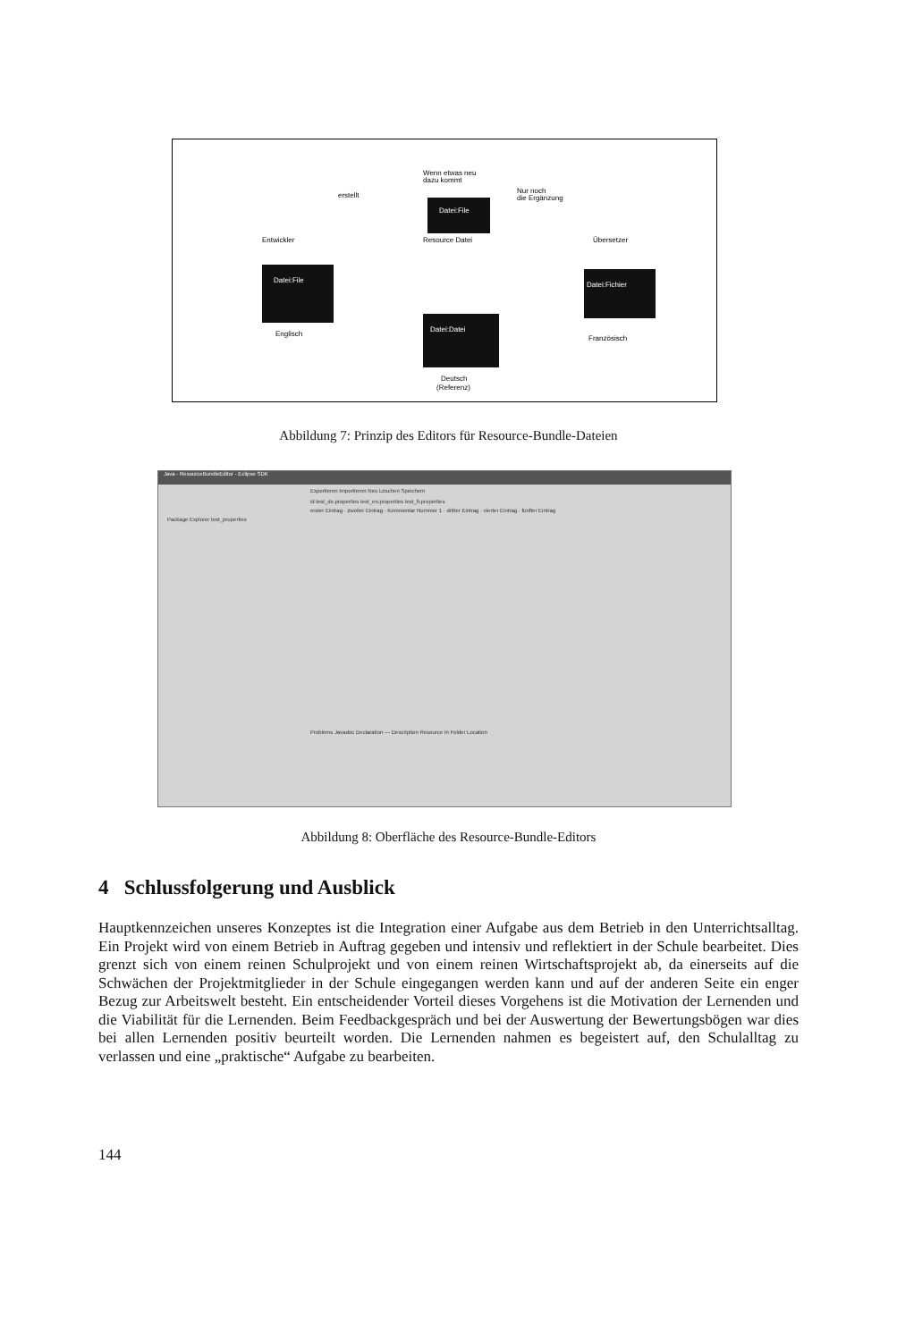Wenn etwas neu
dazu kommt
erstellt
Nur noch
die Ergänzung
Datei:File
Entwickler
Resource Datei
Übersetzer
Datei:File
Datei:Fichier
Datei:Datei
Englisch
Französisch
Deutsch
(Referenz)
Abbildung 7: Prinzip des Editors für Resource-Bundle-Dateien
Java - ResourceBundleEditor - Eclipse SDK
Exportieren Importieren Neu Löschen Speichern
id test_de.properties test_en.properties test_fr.properties
erster Eintrag · zweiter Eintrag · Kommentar Nummer 1 · dritter Eintrag · vierter Eintrag · fünfter Eintrag
Package Explorer test_properties
Problems Javadoc Declaration — Description Resource In Folder Location
Abbildung 8: Oberfläche des Resource-Bundle-Editors
4 Schlussfolgerung und Ausblick
Hauptkennzeichen unseres Konzeptes ist die Integration einer Aufgabe aus dem Betrieb in den Unterrichtsalltag. Ein Projekt wird von einem Betrieb in Auftrag gegeben und intensiv und reflektiert in der Schule bearbeitet. Dies grenzt sich von einem reinen Schulprojekt und von einem reinen Wirtschaftsprojekt ab, da einerseits auf die Schwächen der Projektmitglieder in der Schule eingegangen werden kann und auf der anderen Seite ein enger Bezug zur Arbeitswelt besteht. Ein entscheidender Vorteil dieses Vorgehens ist die Motivation der Lernenden und die Viabilität für die Lernenden. Beim Feedbackgespräch und bei der Auswertung der Bewertungsbögen war dies bei allen Lernenden positiv beurteilt worden. Die Lernenden nahmen es begeistert auf, den Schulalltag zu verlassen und eine „praktische“ Aufgabe zu bearbeiten.
144